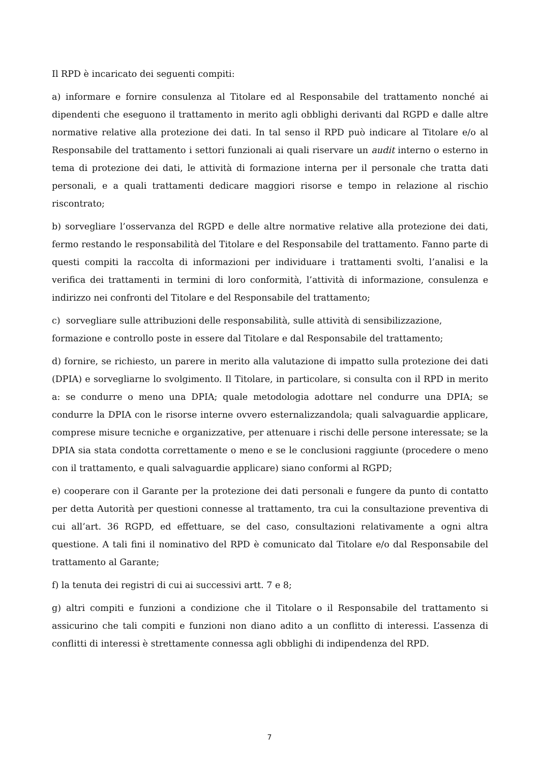Il RPD è incaricato dei seguenti compiti:
a) informare e fornire consulenza al Titolare ed al Responsabile del trattamento nonché ai dipendenti che eseguono il trattamento in merito agli obblighi derivanti dal RGPD e dalle altre normative relative alla protezione dei dati. In tal senso il RPD può indicare al Titolare e/o al Responsabile del trattamento i settori funzionali ai quali riservare un audit interno o esterno in tema di protezione dei dati, le attività di formazione interna per il personale che tratta dati personali, e a quali trattamenti dedicare maggiori risorse e tempo in relazione al rischio riscontrato;
b) sorvegliare l’osservanza del RGPD e delle altre normative relative alla protezione dei dati, fermo restando le responsabilità del Titolare e del Responsabile del trattamento. Fanno parte di questi compiti la raccolta di informazioni per individuare i trattamenti svolti, l’analisi e la verifica dei trattamenti in termini di loro conformità, l’attività di informazione, consulenza e indirizzo nei confronti del Titolare e del Responsabile del trattamento;
c) sorvegliare sulle attribuzioni delle responsabilità, sulle attività di sensibilizzazione, formazione e controllo poste in essere dal Titolare e dal Responsabile del trattamento;
d) fornire, se richiesto, un parere in merito alla valutazione di impatto sulla protezione dei dati (DPIA) e sorvegliarne lo svolgimento. Il Titolare, in particolare, si consulta con il RPD in merito a: se condurre o meno una DPIA; quale metodologia adottare nel condurre una DPIA; se condurre la DPIA con le risorse interne ovvero esternalizzandola; quali salvaguardie applicare, comprese misure tecniche e organizzative, per attenuare i rischi delle persone interessate; se la DPIA sia stata condotta correttamente o meno e se le conclusioni raggiunte (procedere o meno con il trattamento, e quali salvaguardie applicare) siano conformi al RGPD;
e) cooperare con il Garante per la protezione dei dati personali e fungere da punto di contatto per detta Autorità per questioni connesse al trattamento, tra cui la consultazione preventiva di cui all’art. 36 RGPD, ed effettuare, se del caso, consultazioni relativamente a ogni altra questione. A tali fini il nominativo del RPD è comunicato dal Titolare e/o dal Responsabile del trattamento al Garante;
f) la tenuta dei registri di cui ai successivi artt. 7 e 8;
g) altri compiti e funzioni a condizione che il Titolare o il Responsabile del trattamento si assicurino che tali compiti e funzioni non diano adito a un conflitto di interessi. L’assenza di conflitti di interessi è strettamente connessa agli obblighi di indipendenza del RPD.
7